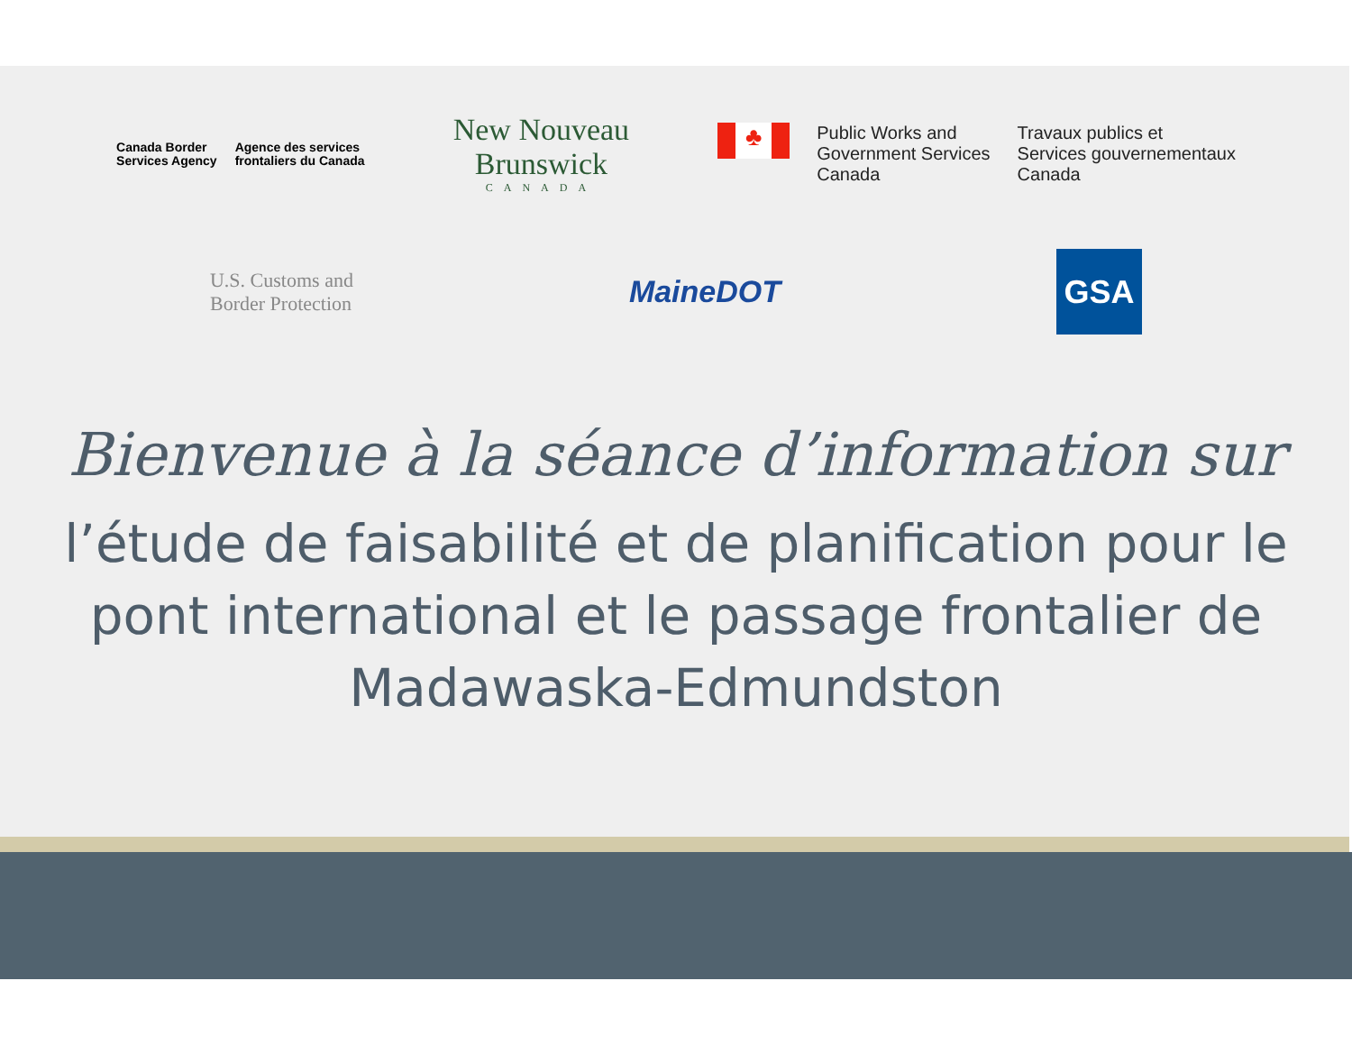Canada Border
Services Agency
Agence des services
frontaliers du Canada
New Nouveau
Brunswick
CANADA
♣
Public Works and
Government Services
Canada
Travaux publics et
Services gouvernementaux
Canada
U.S. Customs and
Border Protection
MaineDOT
GSA
Bienvenue à la séance d’information sur
l’étude de faisabilité et de planification pour le pont international et le passage frontalier de Madawaska-Edmundston